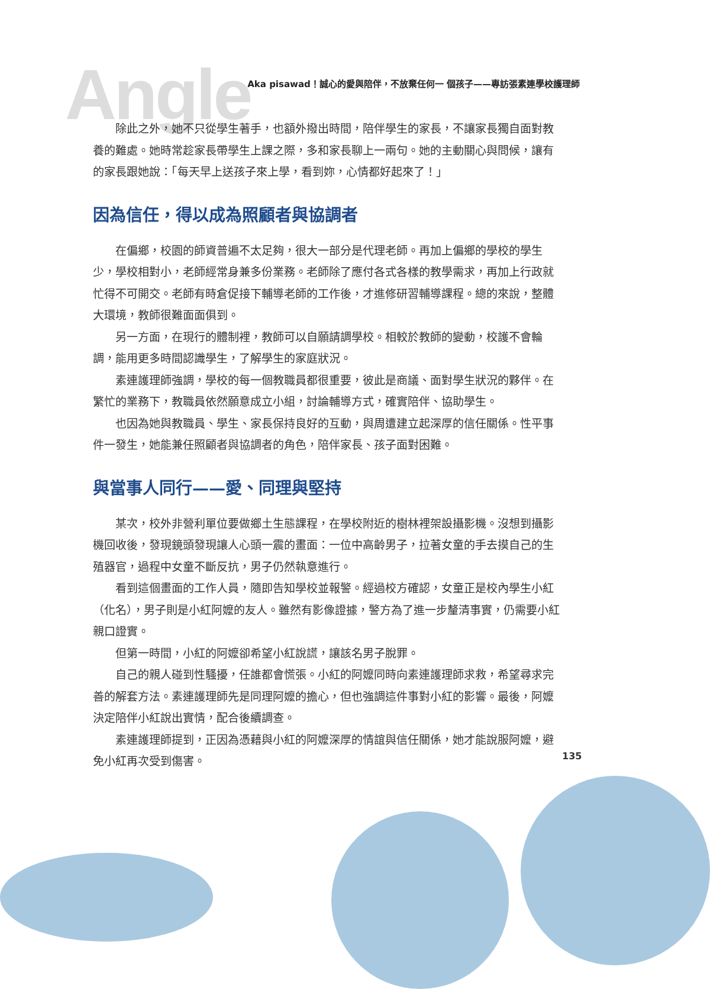Angle
Aka pisawad！誠心的愛與陪伴，不放棄任何一 個孩子——專訪張素連學校護理師
除此之外，她不只從學生著手，也額外撥出時間，陪伴學生的家長，不讓家長獨自面對教養的難處。她時常趁家長帶學生上課之際，多和家長聊上一兩句。她的主動關心與問候，讓有的家長跟她說：「每天早上送孩子來上學，看到妳，心情都好起來了！」
因為信任，得以成為照顧者與協調者
在偏鄉，校園的師資普遍不太足夠，很大一部分是代理老師。再加上偏鄉的學校的學生少，學校相對小，老師經常身兼多份業務。老師除了應付各式各樣的教學需求，再加上行政就忙得不可開交。老師有時倉促接下輔導老師的工作後，才進修研習輔導課程。總的來說，整體大環境，教師很難面面俱到。
另一方面，在現行的體制裡，教師可以自願請調學校。相較於教師的變動，校護不會輪調，能用更多時間認識學生，了解學生的家庭狀況。
素連護理師強調，學校的每一個教職員都很重要，彼此是商議、面對學生狀況的夥伴。在繁忙的業務下，教職員依然願意成立小組，討論輔導方式，確實陪伴、協助學生。
也因為她與教職員、學生、家長保持良好的互動，與周遭建立起深厚的信任關係。性平事件一發生，她能兼任照顧者與協調者的角色，陪伴家長、孩子面對困難。
與當事人同行——愛、同理與堅持
某次，校外非營利單位要做鄉土生態課程，在學校附近的樹林裡架設攝影機。沒想到攝影機回收後，發現鏡頭發現讓人心頭一震的畫面：一位中高齡男子，拉著女童的手去摸自己的生殖器官，過程中女童不斷反抗，男子仍然執意進行。
看到這個畫面的工作人員，隨即告知學校並報警。經過校方確認，女童正是校內學生小紅（化名），男子則是小紅阿嬤的友人。雖然有影像證據，警方為了進一步釐清事實，仍需要小紅親口證實。
但第一時間，小紅的阿嬤卻希望小紅說謊，讓該名男子脫罪。
自己的親人碰到性騷擾，任誰都會慌張。小紅的阿嬤同時向素連護理師求救，希望尋求完善的解套方法。素連護理師先是同理阿嬤的擔心，但也強調這件事對小紅的影響。最後，阿嬤決定陪伴小紅說出實情，配合後續調查。
素連護理師提到，正因為憑藉與小紅的阿嬤深厚的情誼與信任關係，她才能說服阿嬤，避免小紅再次受到傷害。
135